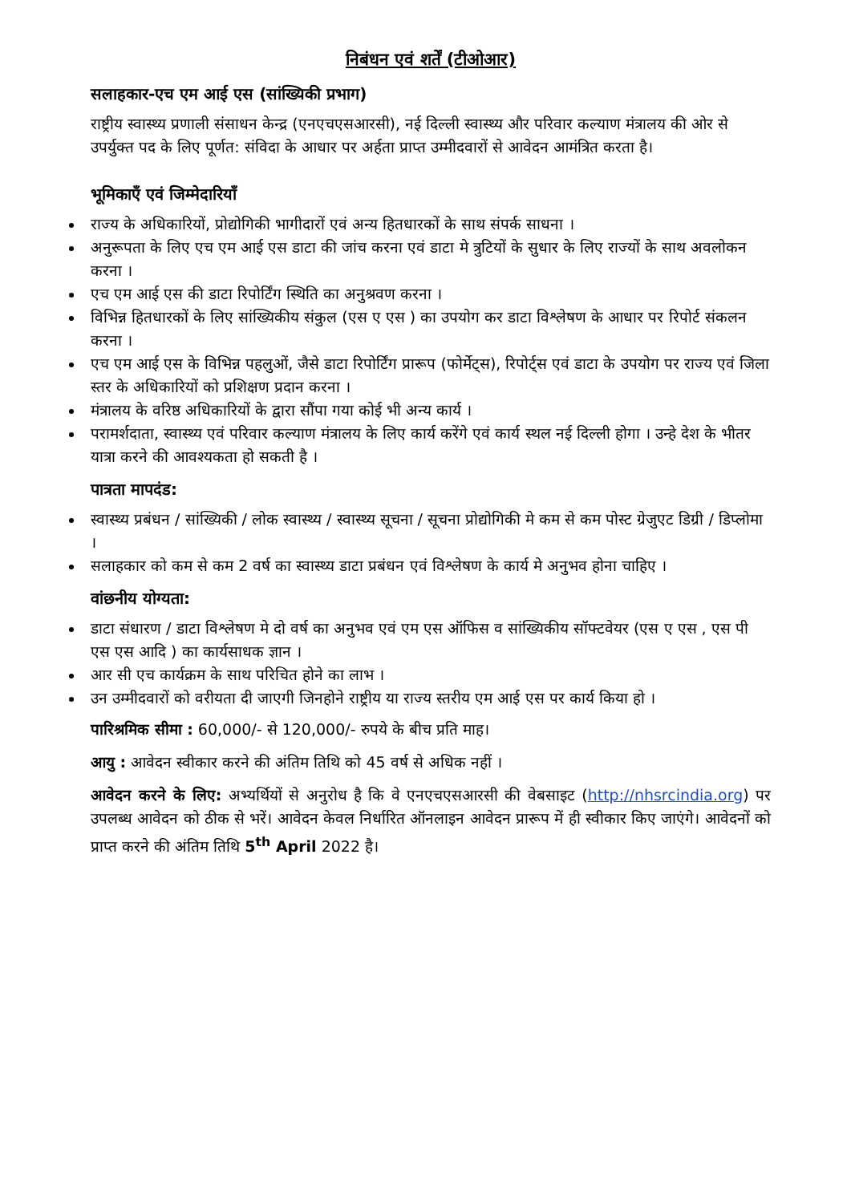निबंधन एवं शर्तें (टीओआर)
सलाहकार-एच एम आई एस (सांख्यिकी प्रभाग)
राष्ट्रीय स्वास्थ्य प्रणाली संसाधन केन्द्र (एनएचएसआरसी), नई दिल्ली स्वास्थ्य और परिवार कल्याण मंत्रालय की ओर से उपर्युक्त पद के लिए पूर्णत: संविदा के आधार पर अर्हता प्राप्त उम्मीदवारों से आवेदन आमंत्रित करता है।
भूमिकाएँ एवं जिम्मेदारियाँ
राज्य के अधिकारियों, प्रोद्योगिकी भागीदारों एवं अन्य हितधारकों के साथ संपर्क साधना ।
अनुरूपता के लिए एच एम आई एस डाटा की जांच करना एवं डाटा मे त्रुटियों के सुधार के लिए राज्यों के साथ अवलोकन करना ।
एच एम आई एस की डाटा रिपोर्टिंग स्थिति का अनुश्रवण करना ।
विभिन्न हितधारकों के लिए सांख्यिकीय संकुल (एस ए एस ) का उपयोग कर डाटा विश्लेषण के आधार पर रिपोर्ट संकलन करना ।
एच एम आई एस के विभिन्न पहलुओं, जैसे डाटा रिपोर्टिंग प्रारूप (फोर्मेट्स), रिपोर्ट्स एवं डाटा के उपयोग पर राज्य एवं जिला स्तर के अधिकारियों को प्रशिक्षण प्रदान करना ।
मंत्रालय के वरिष्ठ अधिकारियों के द्वारा सौंपा गया कोई भी अन्य कार्य ।
परामर्शदाता, स्वास्थ्य एवं परिवार कल्याण मंत्रालय के लिए कार्य करेंगे एवं कार्य स्थल नई दिल्ली होगा । उन्हे देश के भीतर यात्रा करने की आवश्यकता हो सकती है ।
पात्रता मापदंड:
स्वास्थ्य प्रबंधन / सांख्यिकी / लोक स्वास्थ्य / स्वास्थ्य सूचना / सूचना प्रोद्योगिकी मे कम से कम पोस्ट ग्रेजुएट डिग्री / डिप्लोमा ।
सलाहकार को कम से कम 2 वर्ष का स्वास्थ्य डाटा प्रबंधन एवं विश्लेषण के कार्य मे अनुभव होना चाहिए ।
वांछनीय योग्यता:
डाटा संधारण / डाटा विश्लेषण मे दो वर्ष का अनुभव एवं एम एस ऑफिस व सांख्यिकीय सॉफ्टवेयर (एस ए एस , एस पी एस एस आदि ) का कार्यसाधक ज्ञान ।
आर सी एच कार्यक्रम के साथ परिचित होने का लाभ ।
उन उम्मीदवारों को वरीयता दी जाएगी जिनहोने राष्ट्रीय या राज्य स्तरीय एम आई एस पर कार्य किया हो ।
पारिश्रमिक सीमा : 60,000/- से 120,000/- रुपये के बीच प्रति माह।
आयु : आवेदन स्वीकार करने की अंतिम तिथि को 45 वर्ष से अधिक नहीं ।
आवेदन करने के लिए: अभ्यर्थियों से अनुरोध है कि वे एनएचएसआरसी की वेबसाइट (http://nhsrcindia.org) पर उपलब्ध आवेदन को ठीक से भरें। आवेदन केवल निर्धारित ऑनलाइन आवेदन प्रारूप में ही स्वीकार किए जाएंगे। आवेदनों को प्राप्त करने की अंतिम तिथि 5<sup>th</sup> April 2022 है।